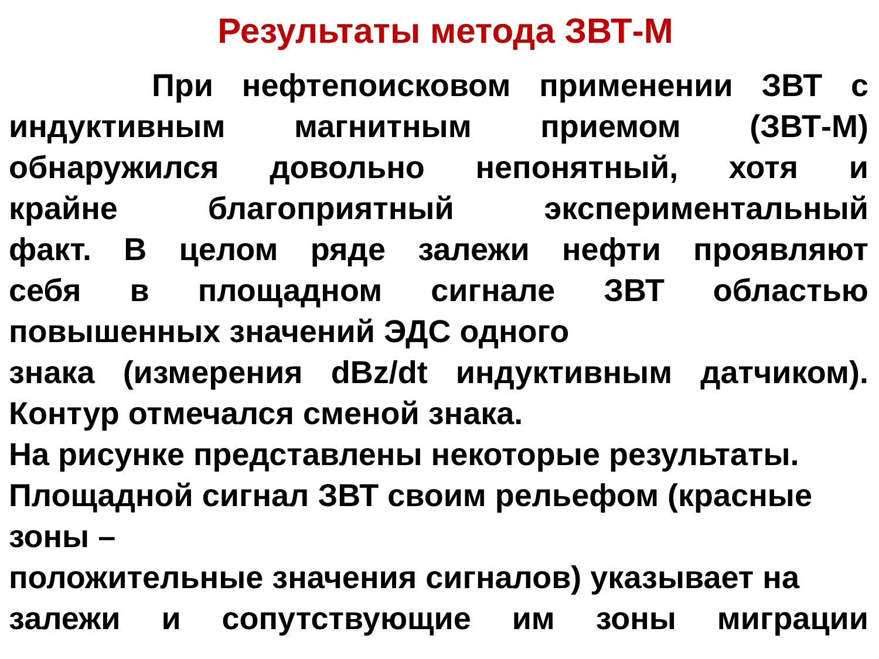Результаты метода ЗВТ-М
При нефтепоисковом применении ЗВТ с
индуктивным магнитным приемом (ЗВТ-М)
обнаружился довольно непонятный, хотя и
крайне благоприятный экспериментальный
факт. В целом ряде залежи нефти проявляют
себя в площадном сигнале ЗВТ областью
повышенных значений ЭДС одного
знака (измерения dBz/dt индуктивным датчиком).
Контур отмечался сменой знака.
На рисунке представлены некоторые результаты.
Площадной сигнал ЗВТ своим рельефом (красные
зоны –
положительные значения сигналов) указывает на
залежи и сопутствующие им зоны миграции